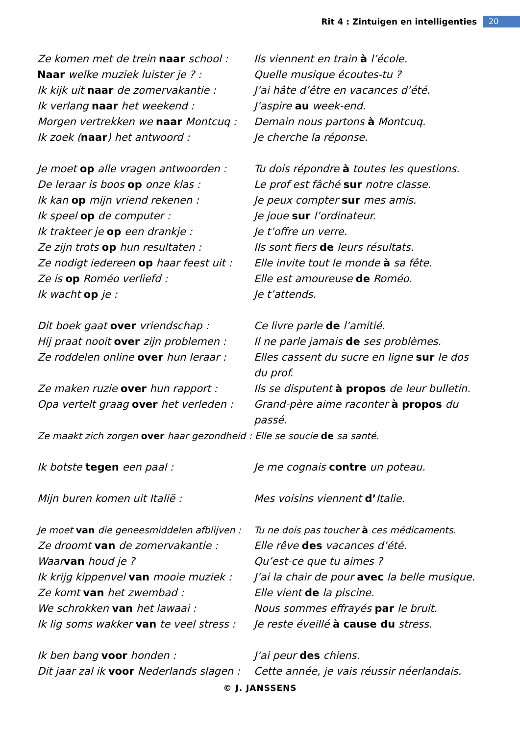Rit 4 : Zintuigen en intelligenties 20
| Ze komen met de trein naar school : | Ils viennent en train à l’école. |
| Naar welke muziek luister je ? : | Quelle musique écoutes-tu ? |
| Ik kijk uit naar de zomervakantie : | J’ai hâte d’être en vacances d’été. |
| Ik verlang naar het weekend : | J’aspire au week-end. |
| Morgen vertrekken we naar Montcuq : | Demain nous partons à Montcuq. |
| Ik zoek ( naar ) het antwoord : | Je cherche la réponse. |
| Je moet op alle vragen antwoorden : | Tu dois répondre à toutes les questions. |
| De leraar is boos op onze klas : | Le prof est fâché sur notre classe. |
| Ik kan op mijn vriend rekenen : | Je peux compter sur mes amis. |
| Ik speel op de computer : | Je joue sur l’ordinateur. |
| Ik trakteer je op een drankje : | Je t’offre un verre. |
| Ze zijn trots op hun resultaten : | Ils sont fiers de leurs résultats. |
| Ze nodigt iedereen op haar feest uit : | Elle invite tout le monde à sa fête. |
| Ze is op Roméo verliefd : | Elle est amoureuse de Roméo. |
| Ik wacht op je : | Je t’attends. |
| Dit boek gaat over vriendschap : | Ce livre parle de l’amitié. |
| Hij praat nooit over zijn problemen : | Il ne parle jamais de ses problèmes. |
| Ze roddelen online over hun leraar : | Elles cassent du sucre en ligne sur le dos du prof. |
| Ze maken ruzie over hun rapport : | Ils se disputent à propos de leur bulletin. |
| Opa vertelt graag over het verleden : | Grand-père aime raconter à propos du passé. |
| Ze maakt zich zorgen over haar gezondheid : Elle se soucie de sa santé. | |
| Ik botste tegen een paal : | Je me cognais contre un poteau. |
| Mijn buren komen uit Italië : | Mes voisins viennent d’ Italie. |
| Je moet van die geneesmiddelen afblijven : | Tu ne dois pas toucher à ces médicaments. |
| Ze droomt van de zomervakantie : | Elle rêve des vacances d’été. |
| Waar van houd je ? | Qu’est-ce que tu aimes ? |
| Ik krijg kippenvel van mooie muziek : | J’ai la chair de pour avec la belle musique. |
| Ze komt van het zwembad : | Elle vient de la piscine. |
| We schrokken van het lawaai : | Nous sommes effrayés par le bruit. |
| Ik lig soms wakker van te veel stress : | Je reste éveillé à cause du stress. |
| Ik ben bang voor honden : | J’ai peur des chiens. |
| Dit jaar zal ik voor Nederlands slagen : | Cette année, je vais réussir néerlandais. |
© J. JANSSENS